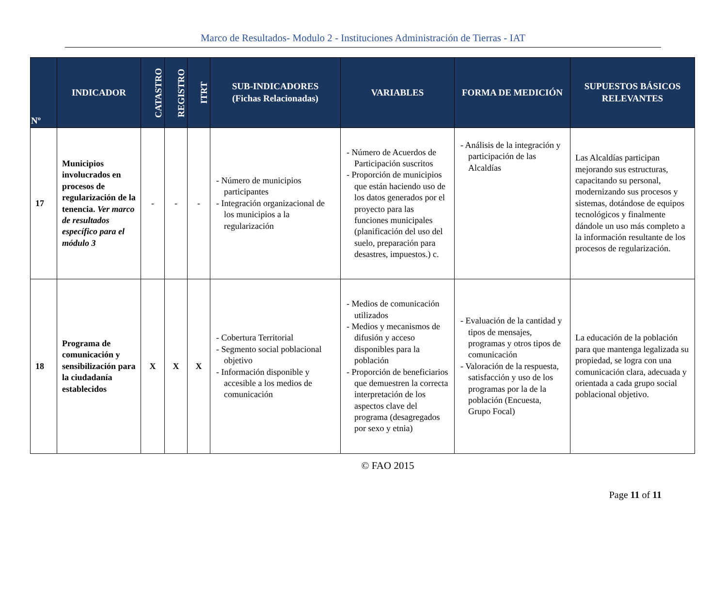Marco de Resultados- Modulo 2 - Instituciones Administración de Tierras - IAT
| Nº | INDICADOR | CATASTRO | REGISTRO | ITRT | SUB-INDICADORES (Fichas Relacionadas) | VARIABLES | FORMA DE MEDICIÓN | SUPUESTOS BÁSICOS RELEVANTES |
| --- | --- | --- | --- | --- | --- | --- | --- | --- |
| 17 | Municipios involucrados en procesos de regularización de la tenencia. Ver marco de resultados específico para el módulo 3 | - | - | - | - Número de municipios participantes - Integración organizacional de los municipios a la regularización | - Número de Acuerdos de Participación suscritos - Proporción de municipios que están haciendo uso de los datos generados por el proyecto para las funciones municipales (planificación del uso del suelo, preparación para desastres, impuestos.) c. | - Análisis de la integración y participación de las Alcaldías | Las Alcaldías participan mejorando sus estructuras, capacitando su personal, modernizando sus procesos y sistemas, dotándose de equipos tecnológicos y finalmente dándole un uso más completo a la información resultante de los procesos de regularización. |
| 18 | Programa de comunicación y sensibilización para la ciudadanía establecidos | X | X | X | - Cobertura Territorial - Segmento social poblacional objetivo - Información disponible y accesible a los medios de comunicación | - Medios de comunicación utilizados - Medios y mecanismos de difusión y acceso disponibles para la población - Proporción de beneficiarios que demuestren la correcta interpretación de los aspectos clave del programa (desagregados por sexo y etnia) | - Evaluación de la cantidad y tipos de mensajes, programas y otros tipos de comunicación - Valoración de la respuesta, satisfacción y uso de los programas por la de la población (Encuesta, Grupo Focal) | La educación de la población para que mantenga legalizada su propiedad, se logra con una comunicación clara, adecuada y orientada a cada grupo social poblacional objetivo. |
© FAO 2015
Page 11 of 11